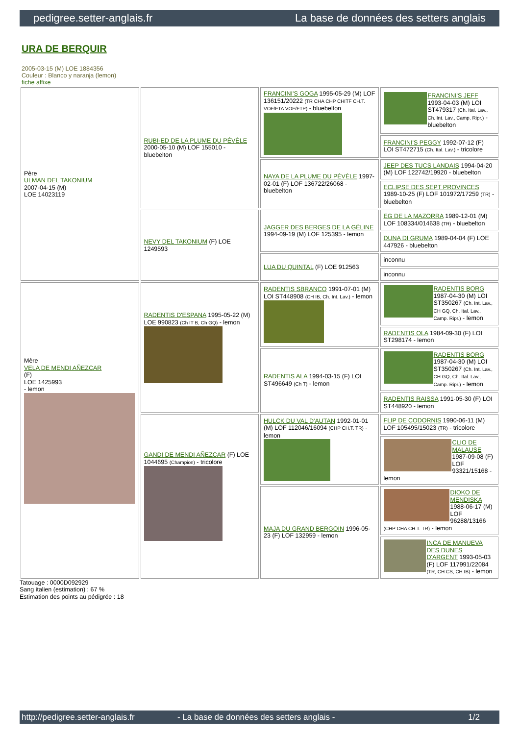pedigree.setter-anglais.fr La base de données des setters anglais
URA DE BERQUIR
2005-03-15 (M) LOE 1884356
Couleur : Blanco y naranja (lemon)
fiche affixe
| Père ULMAN DEL TAKONIUM 2007-04-15 (M) LOE 14023119 | RUBI-ED DE LA PLUME DU PÉVÈLE 2000-05-10 (M) LOF 155010 - bluebelton | FRANCINI'S GOGA 1995-05-29 (M) LOF 136151/20222 (TR CHA CHP CHITF CH.T. VOF/FTA VOF/FTP) - bluebelton | FRANCINI'S JEFF 1993-04-03 (M) LOI ST479317 (Ch. Ital. Lav., Ch. Int. Lav., Camp. Ripr.) - bluebelton |
| | | | FRANCINI'S PEGGY 1992-07-12 (F) LOI ST472715 (Ch. Ital. Lav.) - tricolore |
| | | NAYA DE LA PLUME DU PÉVÈLE 1997-02-01 (F) LOF 136722/26068 - bluebelton | JEEP DES TUCS LANDAIS 1994-04-20 (M) LOF 122742/19920 - bluebelton |
| | | | ECLIPSE DES SEPT PROVINCES 1989-10-25 (F) LOF 101972/17259 (TR) - bluebelton |
| | NEVY DEL TAKONIUM (F) LOE 1249593 | JAGGER DES BERGES DE LA GÉLINE 1994-09-19 (M) LOF 125395 - lemon | EG DE LA MAZORRA 1989-12-01 (M) LOF 108334/014638 (TR) - bluebelton |
| | | | DUNA DI GRUMA 1989-04-04 (F) LOE 447926 - bluebelton |
| | | LUA DU QUINTAL (F) LOE 912563 | inconnu |
| | | | inconnu |
| Mère VELA DE MENDI AÑEZCAR (F) LOE 1425993 - lemon | RADENTIS D'ESPANA 1995-05-22 (M) LOE 990823 (Ch IT B, Ch GQ) - lemon | RADENTIS SBRANCO 1991-07-01 (M) LOI ST448908 (CH IB, Ch. Int. Lav.) - lemon | RADENTIS BORG 1987-04-30 (M) LOI ST350267 (Ch. Int. Lav., CH GQ, Ch. Ital. Lav., Camp. Ripr.) - lemon |
| | | | RADENTIS OLA 1984-09-30 (F) LOI ST298174 - lemon |
| | | RADENTIS ALA 1994-03-15 (F) LOI ST496649 (Ch T) - lemon | RADENTIS BORG 1987-04-30 (M) LOI ST350267 (Ch. Int. Lav., CH GQ, Ch. Ital. Lav., Camp. Ripr.) - lemon |
| | | | RADENTIS RAISSA 1991-05-30 (F) LOI ST448920 - lemon |
| | GANDI DE MENDI AÑEZCAR (F) LOE 1044695 (Champion) - tricolore | HULCK DU VAL D'AUTAN 1992-01-01 (M) LOF 112046/16094 (CHP CH.T. TR) - lemon | FLIP DE CODORNIS 1990-06-11 (M) LOF 105495/15023 (TR) - tricolore |
| | | | CLIO DE MALAUSE 1987-09-08 (F) LOF 93321/15168 - lemon |
| | | MAJA DU GRAND BERGOIN 1996-05-23 (F) LOF 132959 - lemon | DIOKO DE MENDISKA 1988-06-17 (M) LOF 96288/13166 (CHP CHA CH.T. TR) - lemon |
| | | | INCA DE MANUEVA DES DUNES D'ARGENT 1993-05-03 (F) LOF 117991/22084 (TR, CH CS, CH IB) - lemon |
Tatouage : 0000D092929
Sang italien (estimation) : 67 %
Estimation des points au pédigrée : 18
http://pedigree.setter-anglais.fr - La base de données des setters anglais - 1/2